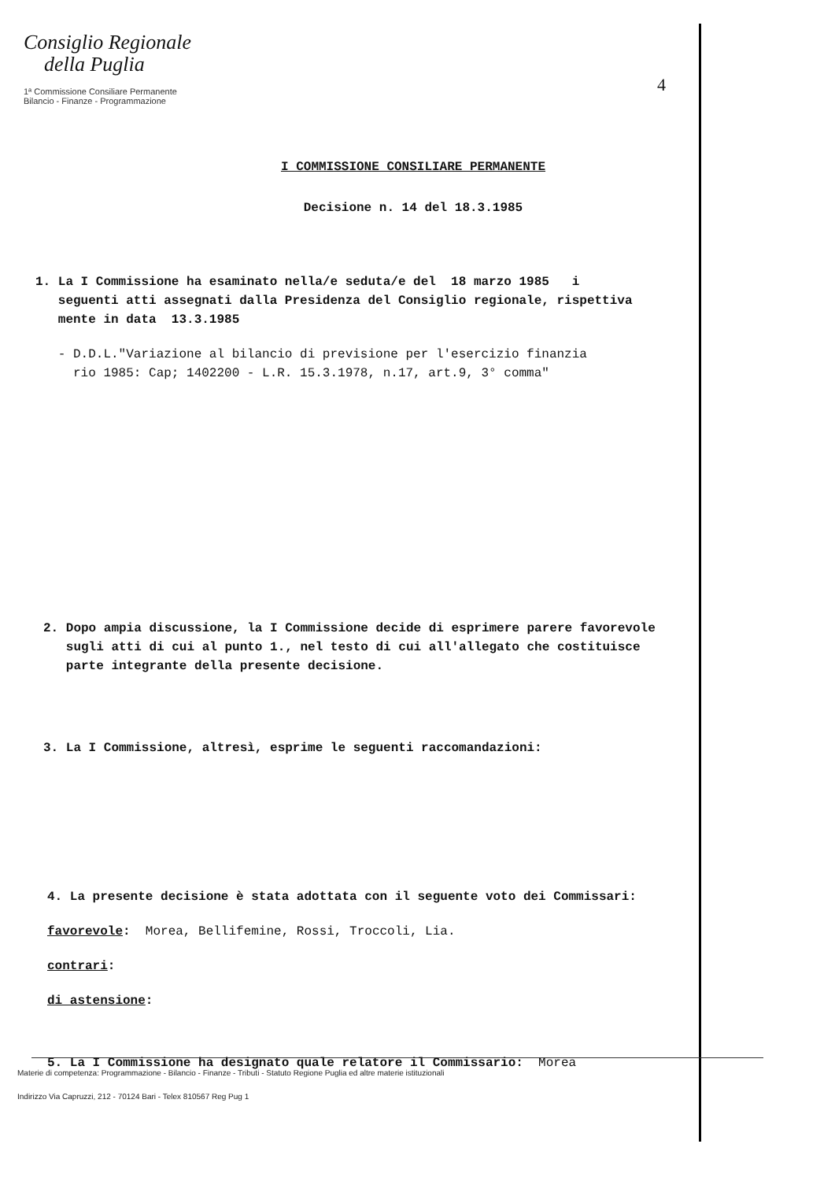Consiglio Regionale
della Puglia
1ª Commissione Consiliare Permanente
Bilancio - Finanze - Programmazione
4
I COMMISSIONE CONSILIARE PERMANENTE
Decisione n. 14 del 18.3.1985
1. La I Commissione ha esaminato nella/e seduta/e del 18 marzo 1985 i
seguenti atti assegnati dalla Presidenza del Consiglio regionale, rispettiva
mente in data 13.3.1985
- D.D.L."Variazione al bilancio di previsione per l'esercizio finanzia
rio 1985: Cap; 1402200 - L.R. 15.3.1978, n.17, art.9, 3° comma"
2. Dopo ampia discussione, la I Commissione decide di esprimere parere favorevole
sugli atti di cui al punto 1., nel testo di cui all'allegato che costituisce
parte integrante della presente decisione.
3. La I Commissione, altresì, esprime le seguenti raccomandazioni:
4. La presente decisione è stata adottata con il seguente voto dei Commissari:
favorevole: Morea, Bellifemine, Rossi, Troccoli, Lia.
contrari:
di astensione:
5. La I Commissione ha designato quale relatore il Commissario: Morea
Materie di competenza: Programmazione - Bilancio - Finanze - Tributi - Statuto Regione Puglia ed altre materie istituzionali
Indirizzo Via Capruzzi, 212 - 70124 Bari - Telex 810567 Reg Pug 1